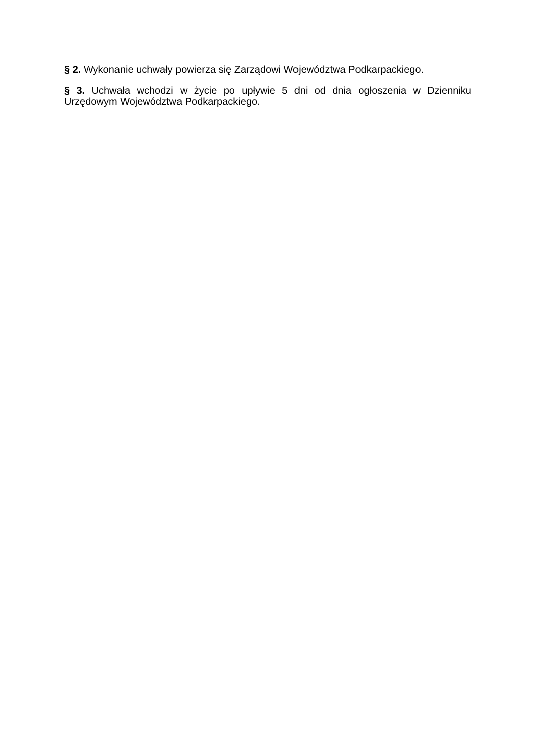§ 2. Wykonanie uchwały powierza się Zarządowi Województwa Podkarpackiego.
§ 3. Uchwała wchodzi w życie po upływie 5 dni od dnia ogłoszenia w Dzienniku Urzędowym Województwa Podkarpackiego.